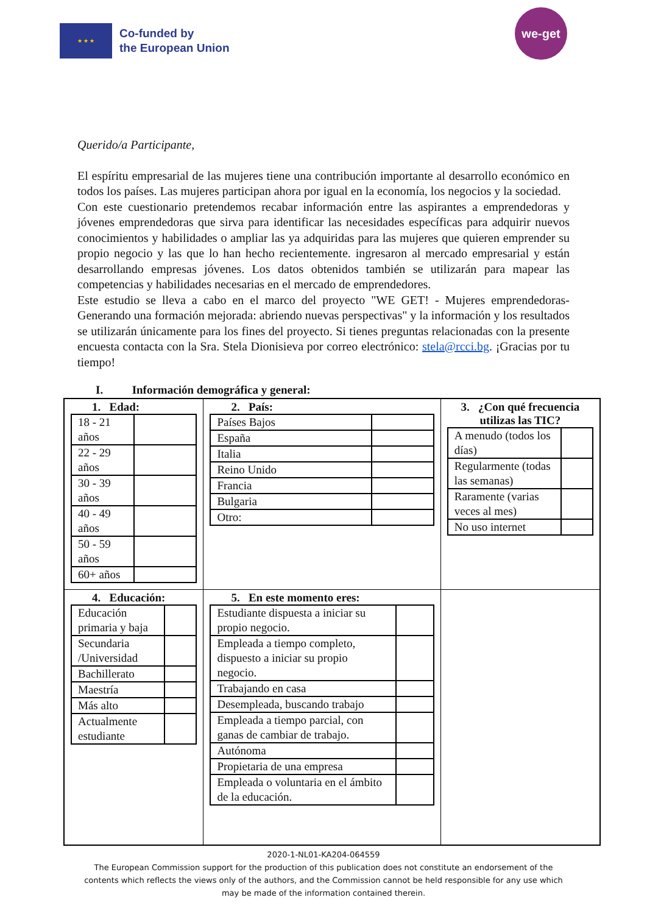★ ★ ★
Co-funded by
the European Union
we-get
Querido/a Participante,
El espíritu empresarial de las mujeres tiene una contribución importante al desarrollo económico en todos los países. Las mujeres participan ahora por igual en la economía, los negocios y la sociedad.
Con este cuestionario pretendemos recabar información entre las aspirantes a emprendedoras y jóvenes emprendedoras que sirva para identificar las necesidades específicas para adquirir nuevos conocimientos y habilidades o ampliar las ya adquiridas para las mujeres que quieren emprender su propio negocio y las que lo han hecho recientemente. ingresaron al mercado empresarial y están desarrollando empresas jóvenes. Los datos obtenidos también se utilizarán para mapear las competencias y habilidades necesarias en el mercado de emprendedores.
Este estudio se lleva a cabo en el marco del proyecto "WE GET! - Mujeres emprendedoras- Generando una formación mejorada: abriendo nuevas perspectivas" y la información y los resultados se utilizarán únicamente para los fines del proyecto. Si tienes preguntas relacionadas con la presente encuesta contacta con la Sra. Stela Dionisieva por correo electrónico: stela@rcci.bg. ¡Gracias por tu tiempo!
I. Información demográfica y general:
| 1. Edad: / 18 - 21 años / / / 22 - 29 años / / / 30 - 39 años / / / 40 - 49 años / / / 50 - 59 años / / / 60+ años / / | 2. País: / Países Bajos / / / España / / / Italia / / / Reino Unido / / / Francia / / / Bulgaria / / / Otro: / / | 3. ¿Con qué frecuencia utilizas las TIC? / A menudo (todos los días) / / / Regularmente (todas las semanas) / / / Raramente (varias veces al mes) / / / No uso internet / / |
| 4. Educación: / Educación primaria y baja / / / Secundaria /Universidad / / / Bachillerato / / / Maestría / / / Más alto / / / Actualmente estudiante / / | 5. En este momento eres: / Estudiante dispuesta a iniciar su propio negocio. / / / Empleada a tiempo completo, dispuesto a iniciar su propio negocio. / / / Trabajando en casa / / / Desempleada, buscando trabajo / / / Empleada a tiempo parcial, con ganas de cambiar de trabajo. / / / Autónoma / / / Propietaria de una empresa / / / Empleada o voluntaria en el ámbito de la educación. / / | |
2020-1-NL01-KA204-064559
The European Commission support for the production of this publication does not constitute an endorsement of the
contents which reflects the views only of the authors, and the Commission cannot be held responsible for any use which
may be made of the information contained therein.